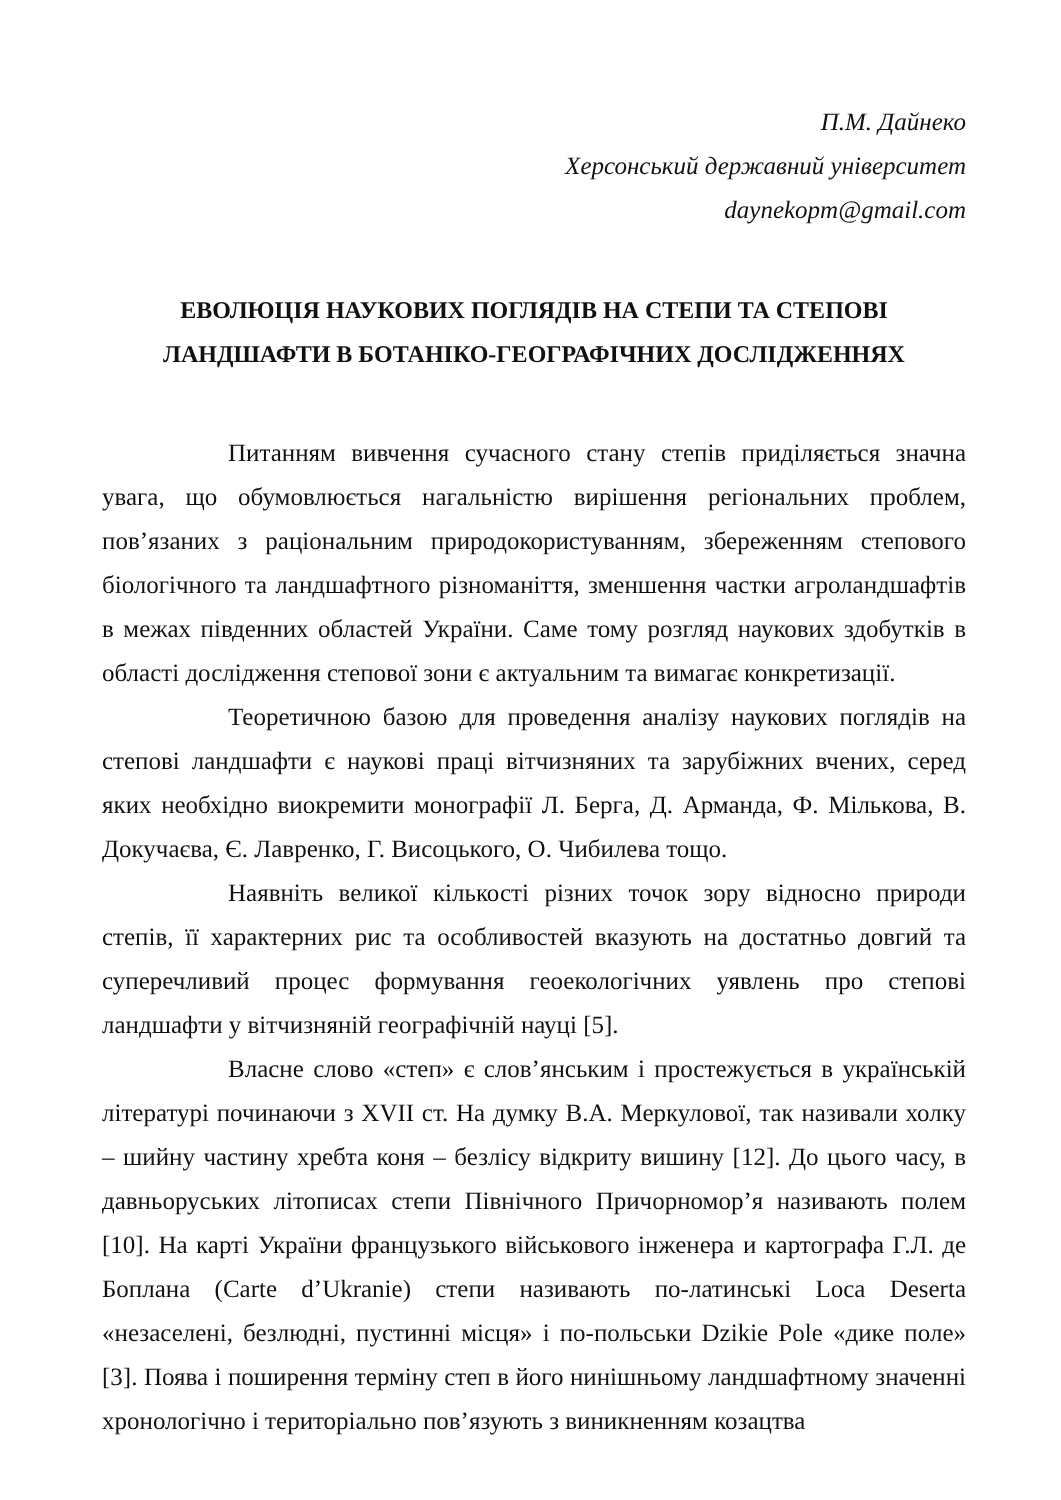П.М. Дайнеко
Херсонський державний університет
daynekopm@gmail.com
ЕВОЛЮЦІЯ НАУКОВИХ ПОГЛЯДІВ НА СТЕПИ ТА СТЕПОВІ
ЛАНДШАФТИ В БОТАНІКО-ГЕОГРАФІЧНИХ ДОСЛІДЖЕННЯХ
Питанням вивчення сучасного стану степів приділяється значна увага, що обумовлюється нагальністю вирішення регіональних проблем, пов’язаних з раціональним природокористуванням, збереженням степового біологічного та ландшафтного різноманіття, зменшення частки агроландшафтів в межах південних областей України. Саме тому розгляд наукових здобутків в області дослідження степової зони є актуальним та вимагає конкретизації.
Теоретичною базою для проведення аналізу наукових поглядів на степові ландшафти є наукові праці вітчизняних та зарубіжних вчених, серед яких необхідно виокремити монографії Л. Берга, Д. Арманда, Ф. Мількова, В. Докучаєва, Є. Лавренко, Г. Висоцького, О. Чибилева тощо.
Наявніть великої кількості різних точок зору відносно природи степів, її характерних рис та особливостей вказують на достатньо довгий та суперечливий процес формування геоекологічних уявлень про степові ландшафти у вітчизняній географічній науці [5].
Власне слово «степ» є слов’янським і простежується в українській літературі починаючи з XVII ст. На думку В.А. Меркулової, так називали холку – шийну частину хребта коня – безлісу відкриту вишину [12]. До цього часу, в давньоруських літописах степи Північного Причорномор’я називають полем [10]. На карті України французького військового інженера и картографа Г.Л. де Боплана (Carte d’Ukranie) степи називають по-латинські Loca Deserta «незаселені, безлюдні, пустинні місця» і по-польськи Dzikie Pole «дике поле» [3]. Поява і поширення терміну степ в його нинішньому ландшафтному значенні хронологічно і територіально пов’язують з виникненням козацтва